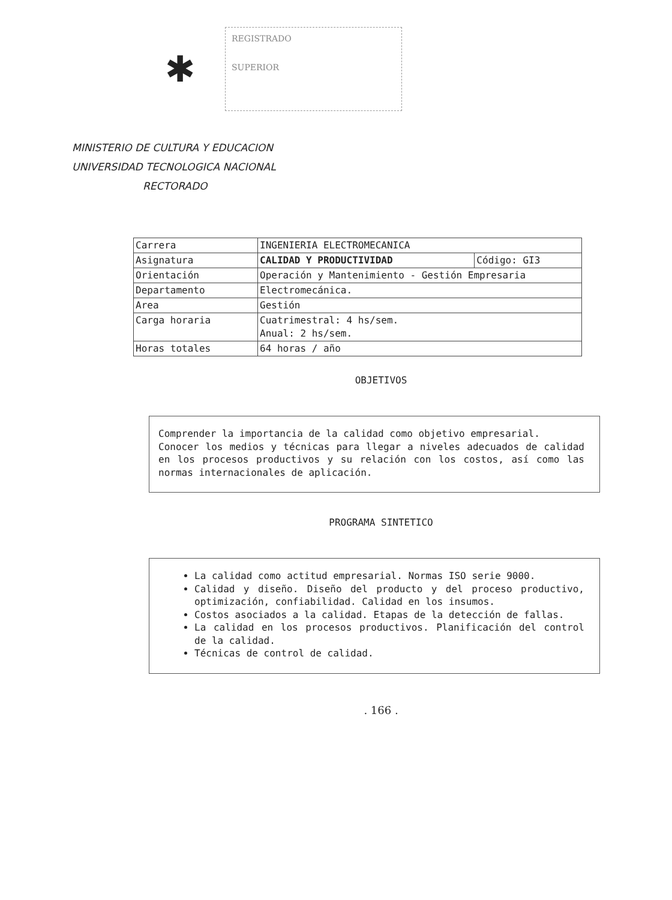✱
REGISTRADO
SUPERIOR
MINISTERIO DE CULTURA Y EDUCACION
UNIVERSIDAD TECNOLOGICA NACIONAL
RECTORADO
| Carrera | INGENIERIA ELECTROMECANICA | |
| Asignatura | CALIDAD Y PRODUCTIVIDAD | Código: GI3 |
| Orientación | Operación y Mantenimiento - Gestión Empresaria | |
| Departamento | Electromecánica. | |
| Area | Gestión | |
| Carga horaria | Cuatrimestral: 4 hs/sem. Anual: 2 hs/sem. | |
| Horas totales | 64 horas / año | |
OBJETIVOS
Comprender la importancia de la calidad como objetivo empresarial.
Conocer los medios y técnicas para llegar a niveles adecuados de calidad en los procesos productivos y su relación con los costos, así como las normas internacionales de aplicación.
PROGRAMA SINTETICO
La calidad como actitud empresarial. Normas ISO serie 9000.
Calidad y diseño. Diseño del producto y del proceso productivo, optimización, confiabilidad. Calidad en los insumos.
Costos asociados a la calidad. Etapas de la detección de fallas.
La calidad en los procesos productivos. Planificación del control de la calidad.
Técnicas de control de calidad.
. 166 .